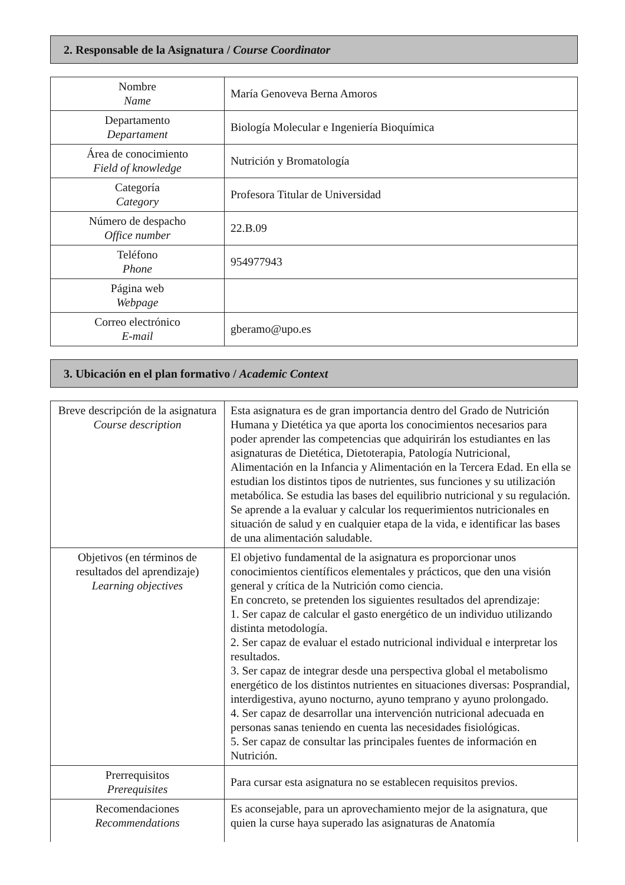2. Responsable de la Asignatura / Course Coordinator
| Nombre Name | María Genoveva Berna Amoros |
| Departamento Departament | Biología Molecular e Ingeniería Bioquímica |
| Área de conocimiento Field of knowledge | Nutrición y Bromatología |
| Categoría Category | Profesora Titular de Universidad |
| Número de despacho Office number | 22.B.09 |
| Teléfono Phone | 954977943 |
| Página web Webpage | |
| Correo electrónico E-mail | gberamo@upo.es |
3. Ubicación en el plan formativo / Academic Context
| Breve descripción de la asignatura Course description | Esta asignatura es de gran importancia dentro del Grado de Nutrición Humana y Dietética ya que aporta los conocimientos necesarios para poder aprender las competencias que adquirirán los estudiantes en las asignaturas de Dietética, Dietoterapia, Patología Nutricional, Alimentación en la Infancia y Alimentación en la Tercera Edad. En ella se estudian los distintos tipos de nutrientes, sus funciones y su utilización metabólica. Se estudia las bases del equilibrio nutricional y su regulación. Se aprende a la evaluar y calcular los requerimientos nutricionales en situación de salud y en cualquier etapa de la vida, e identificar las bases de una alimentación saludable. |
| Objetivos (en términos de resultados del aprendizaje) Learning objectives | El objetivo fundamental de la asignatura es proporcionar unos conocimientos científicos elementales y prácticos, que den una visión general y crítica de la Nutrición como ciencia. En concreto, se pretenden los siguientes resultados del aprendizaje: 1. Ser capaz de calcular el gasto energético de un individuo utilizando distinta metodología. 2. Ser capaz de evaluar el estado nutricional individual e interpretar los resultados. 3. Ser capaz de integrar desde una perspectiva global el metabolismo energético de los distintos nutrientes en situaciones diversas: Posprandial, interdigestiva, ayuno nocturno, ayuno temprano y ayuno prolongado. 4. Ser capaz de desarrollar una intervención nutricional adecuada en personas sanas teniendo en cuenta las necesidades fisiológicas. 5. Ser capaz de consultar las principales fuentes de información en Nutrición. |
| Prerrequisitos Prerequisites | Para cursar esta asignatura no se establecen requisitos previos. |
| Recomendaciones Recommendations | Es aconsejable, para un aprovechamiento mejor de la asignatura, que quien la curse haya superado las asignaturas de Anatomía |